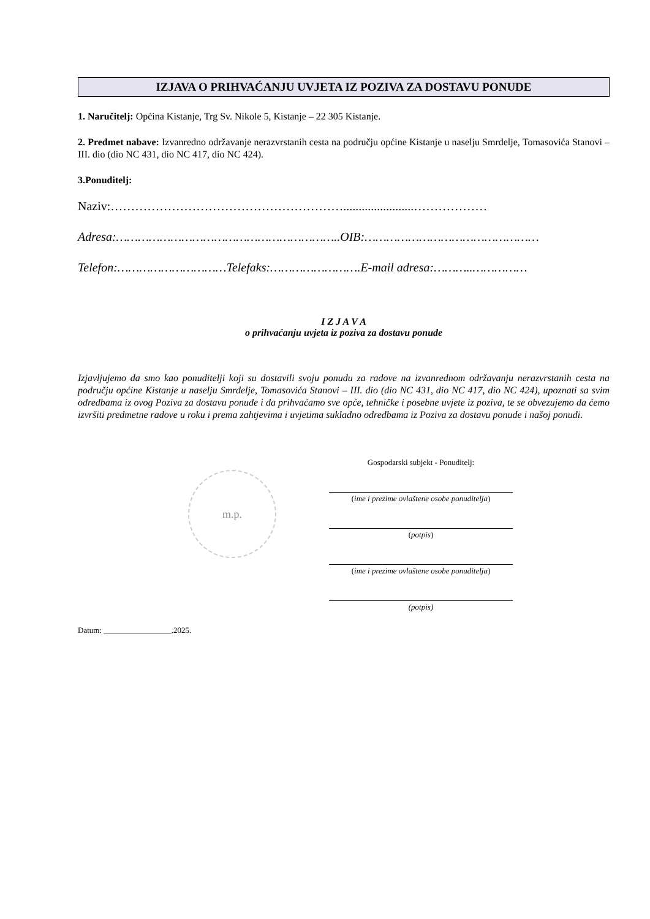IZJAVA O PRIHVAĆANJU UVJETA IZ POZIVA ZA DOSTAVU PONUDE
1. Naručitelj: Općina Kistanje, Trg Sv. Nikole 5, Kistanje – 22 305 Kistanje.
2. Predmet nabave: Izvanredno održavanje nerazvrstanih cesta na području općine Kistanje u naselju Smrdelje, Tomasovića Stanovi – III. dio (dio NC 431, dio NC 417, dio NC 424).
3.Ponuditelj:
Naziv:………………………………………………….......................………………
Adresa:……………………………………………………..OIB:…………………………………………
Telefon:…………………………Telefaks:…………………….E-mail adresa:………..……………
I Z J A V A
o prihvaćanju uvjeta iz poziva za dostavu ponude
Izjavljujemo da smo kao ponuditelji koji su dostavili svoju ponudu za radove na izvanrednom održavanju nerazvrstanih cesta na području općine Kistanje u naselju Smrdelje, Tomasovića Stanovi – III. dio (dio NC 431, dio NC 417, dio NC 424), upoznati sa svim odredbama iz ovog Poziva za dostavu ponude i da prihvaćamo sve opće, tehničke i posebne uvjete iz poziva, te se obvezujemo da ćemo izvršiti predmetne radove u roku i prema zahtjevima i uvjetima sukladno odredbama iz Poziva za dostavu ponude i našoj ponudi.
m.p.
Datum: _________________.2025.
Gospodarski subjekt - Ponuditelj:
(ime i prezime ovlaštene osobe ponuditelja)
(potpis)
(ime i prezime ovlaštene osobe ponuditelja)
(potpis)